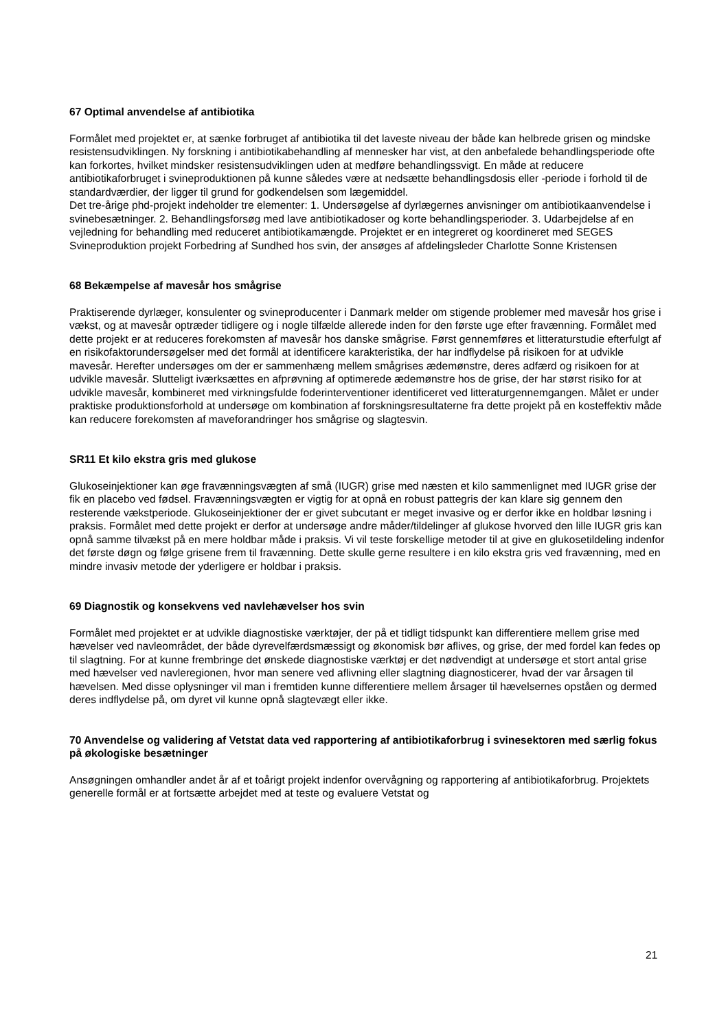67 Optimal anvendelse af antibiotika
Formålet med projektet er, at sænke forbruget af antibiotika til det laveste niveau der både kan helbrede grisen og mindske resistensudviklingen. Ny forskning i antibiotikabehandling af mennesker har vist, at den anbefalede behandlingsperiode ofte kan forkortes, hvilket mindsker resistensudviklingen uden at medføre behandlingssvigt. En måde at reducere antibiotikaforbruget i svineproduktionen på kunne således være at nedsætte behandlingsdosis eller -periode i forhold til de standardværdier, der ligger til grund for godkendelsen som lægemiddel.
Det tre-årige phd-projekt indeholder tre elementer: 1. Undersøgelse af dyrlægernes anvisninger om antibiotikaanvendelse i svinebesætninger. 2. Behandlingsforsøg med lave antibiotikadoser og korte behandlingsperioder. 3. Udarbejdelse af en vejledning for behandling med reduceret antibiotikamængde. Projektet er en integreret og koordineret med SEGES Svineproduktion projekt Forbedring af Sundhed hos svin, der ansøges af afdelingsleder Charlotte Sonne Kristensen
68 Bekæmpelse af mavesår hos smågrise
Praktiserende dyrlæger, konsulenter og svineproducenter i Danmark melder om stigende problemer med mavesår hos grise i vækst, og at mavesår optræder tidligere og i nogle tilfælde allerede inden for den første uge efter fravænning. Formålet med dette projekt er at reduceres forekomsten af mavesår hos danske smågrise. Først gennemføres et litteraturstudie efterfulgt af en risikofaktorundersøgelser med det formål at identificere karakteristika, der har indflydelse på risikoen for at udvikle mavesår. Herefter undersøges om der er sammenhæng mellem smågrises ædemønstre, deres adfærd og risikoen for at udvikle mavesår. Slutteligt iværksættes en afprøvning af optimerede ædemønstre hos de grise, der har størst risiko for at udvikle mavesår, kombineret med virkningsfulde foderinterventioner identificeret ved litteraturgennemgangen. Målet er under praktiske produktionsforhold at undersøge om kombination af forskningsresultaterne fra dette projekt på en kosteffektiv måde kan reducere forekomsten af maveforandringer hos smågrise og slagtesvin.
SR11 Et kilo ekstra gris med glukose
Glukoseinjektioner kan øge fravænningsvægten af små (IUGR) grise med næsten et kilo sammenlignet med IUGR grise der fik en placebo ved fødsel. Fravænningsvægten er vigtig for at opnå en robust pattegris der kan klare sig gennem den resterende vækstperiode. Glukoseinjektioner der er givet subcutant er meget invasive og er derfor ikke en holdbar løsning i praksis. Formålet med dette projekt er derfor at undersøge andre måder/tildelinger af glukose hvorved den lille IUGR gris kan opnå samme tilvækst på en mere holdbar måde i praksis. Vi vil teste forskellige metoder til at give en glukosetildeling indenfor det første døgn og følge grisene frem til fravænning. Dette skulle gerne resultere i en kilo ekstra gris ved fravænning, med en mindre invasiv metode der yderligere er holdbar i praksis.
69 Diagnostik og konsekvens ved navlehævelser hos svin
Formålet med projektet er at udvikle diagnostiske værktøjer, der på et tidligt tidspunkt kan differentiere mellem grise med hævelser ved navleområdet, der både dyrevelfærdsmæssigt og økonomisk bør aflives, og grise, der med fordel kan fedes op til slagtning. For at kunne frembringe det ønskede diagnostiske værktøj er det nødvendigt at undersøge et stort antal grise med hævelser ved navleregionen, hvor man senere ved aflivning eller slagtning diagnosticerer, hvad der var årsagen til hævelsen. Med disse oplysninger vil man i fremtiden kunne differentiere mellem årsager til hævelsernes opståen og dermed deres indflydelse på, om dyret vil kunne opnå slagtevægt eller ikke.
70 Anvendelse og validering af Vetstat data ved rapportering af antibiotikaforbrug i svinesektoren med særlig fokus på økologiske besætninger
Ansøgningen omhandler andet år af et toårigt projekt indenfor overvågning og rapportering af antibiotikaforbrug. Projektets generelle formål er at fortsætte arbejdet med at teste og evaluere Vetstat og
21